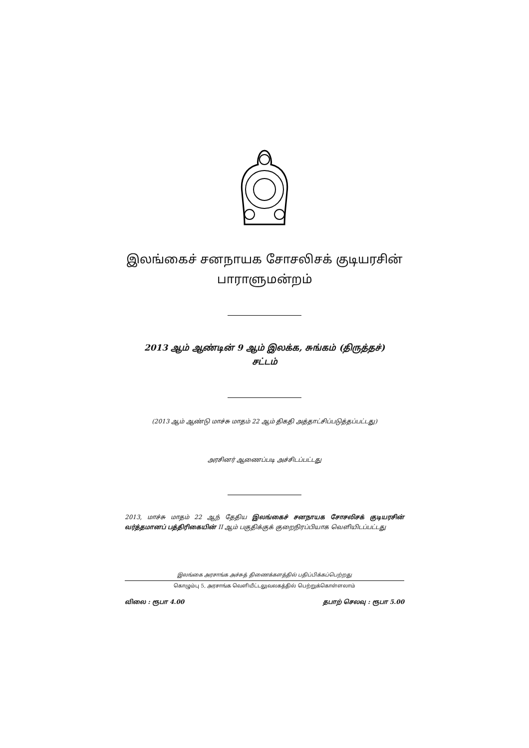இலங்கைச் சனநாயக சோசலிசக் குடியரசின்
பாராளுமன்றம்
2013 ஆம் ஆண்டின் 9 ஆம் இலக்க, சுங்கம் (திருத்தச்)
சட்டம்
(2013 ஆம் ஆண்டு மாச்சு மாதம் 22 ஆம் திகதி அத்தாட்சிப்படுத்தப்பட்டது)
அரசினர் ஆணைப்படி அச்சிடப்பட்டது
2013, மாச்சு மாதம் 22 ஆந் தேதிய இலங்கைச் சனநாயக சோசலிசக் குடியரசின் வர்த்தமானப் பத்திரிகையின் II ஆம் பகுதிக்குக் குறைநிரப்பியாக வெளியிடப்பட்டது
இலங்கை அரசாங்க அச்சுத் திணைக்களத்தில் பதிப்பிக்கப்பெற்றது
கொழும்பு 5, அரசாங்க வெளியீட்டலுவலகத்தில் பெற்றுக்கொள்ளலாம்
விலை : ரூபா 4.00 தபாற் செலவு : ரூபா 5.00